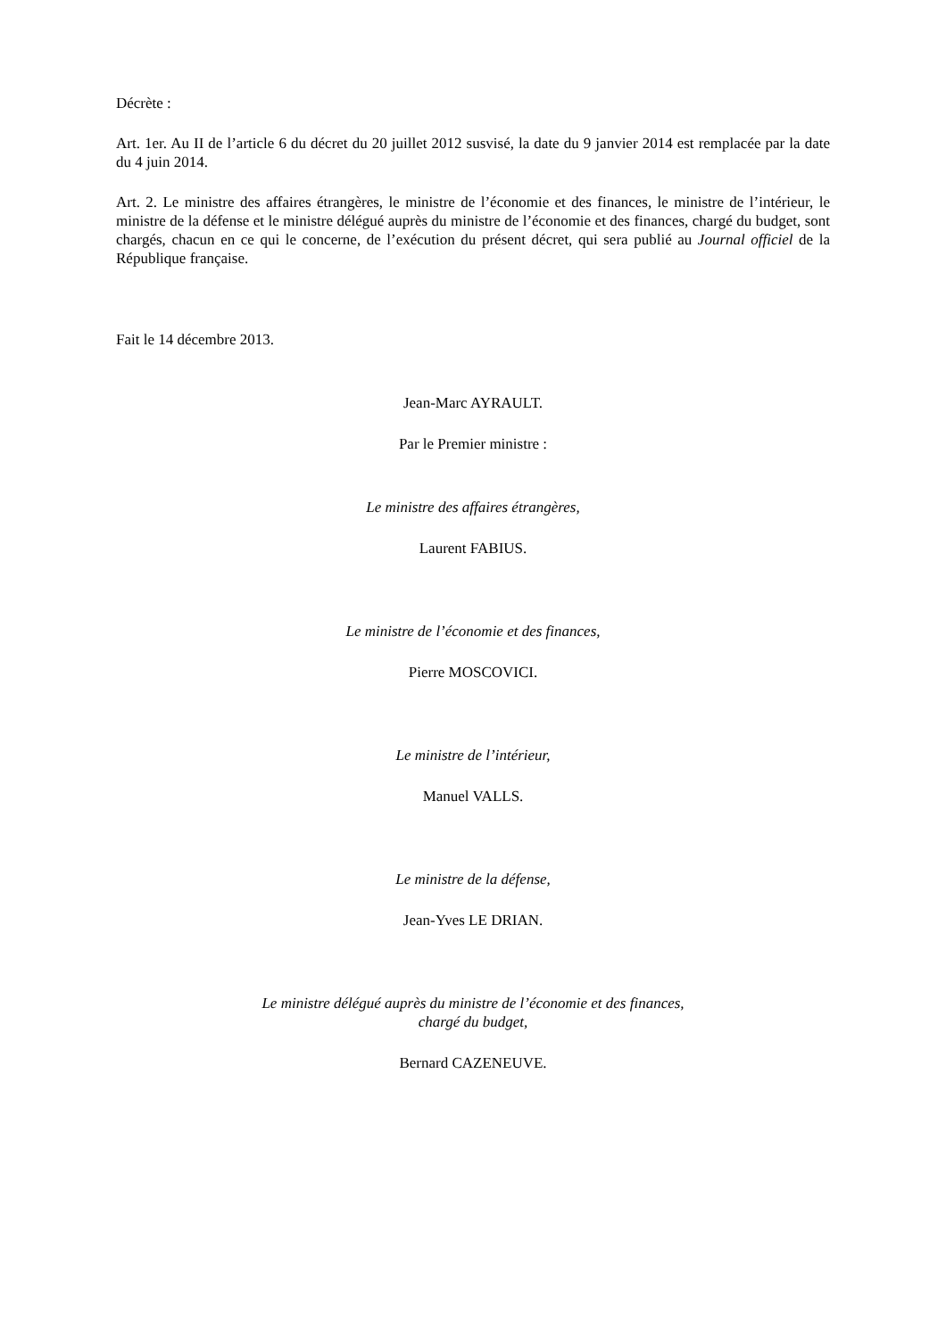Décrète :
Art. 1er. Au II de l’article 6 du décret du 20 juillet 2012 susvisé, la date du 9 janvier 2014 est remplacée par la date du 4 juin 2014.
Art. 2. Le ministre des affaires étrangères, le ministre de l’économie et des finances, le ministre de l’intérieur, le ministre de la défense et le ministre délégué auprès du ministre de l’économie et des finances, chargé du budget, sont chargés, chacun en ce qui le concerne, de l’exécution du présent décret, qui sera publié au Journal officiel de la République française.
Fait le 14 décembre 2013.
Jean-Marc AYRAULT.
Par le Premier ministre :
Le ministre des affaires étrangères,
Laurent FABIUS.
Le ministre de l’économie et des finances,
Pierre MOSCOVICI.
Le ministre de l’intérieur,
Manuel VALLS.
Le ministre de la défense,
Jean-Yves LE DRIAN.
Le ministre délégué auprès du ministre de l’économie et des finances,
chargé du budget,
Bernard CAZENEUVE.